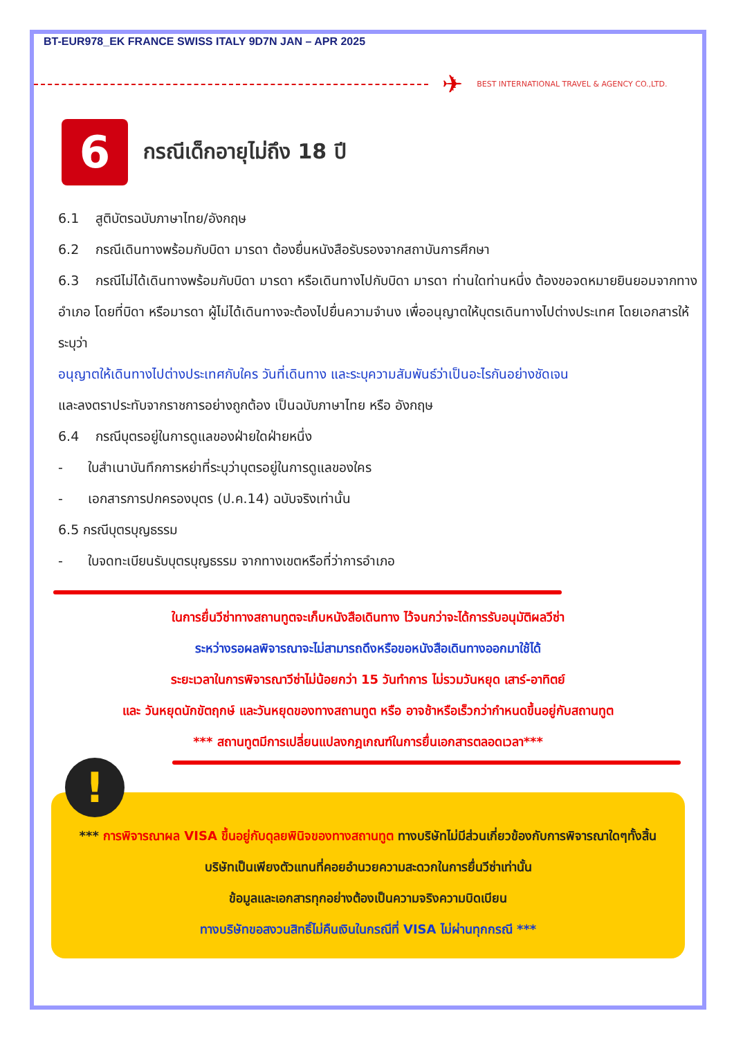BT-EUR978_EK FRANCE SWISS ITALY 9D7N JAN – APR 2025
✈ BEST INTERNATIONAL TRAVEL & AGENCY CO.,LTD.
6
กรณีเด็กอายุไม่ถึง 18 ปี
6.1 สูติบัตรฉบับภาษาไทย/อังกฤษ
6.2 กรณีเดินทางพร้อมกับบิดา มารดา ต้องยื่นหนังสือรับรองจากสถาบันการศึกษา
6.3 กรณีไม่ได้เดินทางพร้อมกับบิดา มารดา หรือเดินทางไปกับบิดา มารดา ท่านใดท่านหนึ่ง ต้องขอจดหมายยินยอมจากทางอำเภอ โดยที่บิดา หรือมารดา ผู้ไม่ได้เดินทางจะต้องไปยื่นความจำนง เพื่ออนุญาตให้บุตรเดินทางไปต่างประเทศ โดยเอกสารให้ระบุว่า
อนุญาตให้เดินทางไปต่างประเทศกับใคร วันที่เดินทาง และระบุความสัมพันธ์ว่าเป็นอะไรกันอย่างชัดเจน
และลงตราประทับจากราชการอย่างถูกต้อง เป็นฉบับภาษาไทย หรือ อังกฤษ
6.4 กรณีบุตรอยู่ในการดูแลของฝ่ายใดฝ่ายหนึ่ง
- ใบสำเนาบันทึกการหย่าที่ระบุว่าบุตรอยู่ในการดูแลของใคร
- เอกสารการปกครองบุตร (ป.ค.14) ฉบับจริงเท่านั้น
6.5 กรณีบุตรบุญธรรม
- ใบจดทะเบียนรับบุตรบุญธรรม จากทางเขตหรือที่ว่าการอำเภอ
ในการยื่นวีซ่าทางสถานทูตจะเก็บหนังสือเดินทาง ไว้จนกว่าจะได้การรับอนุมัติผลวีซ่า
ระหว่างรอผลพิจารณาจะไม่สามารถดึงหรือขอหนังสือเดินทางออกมาใช้ได้
ระยะเวลาในการพิจารณาวีซ่าไม่น้อยกว่า 15 วันทำการ ไม่รวมวันหยุด เสาร์-อาทิตย์
และ วันหยุดนักขัตฤกษ์ และวันหยุดของทางสถานทูต หรือ อาจช้าหรือเร็วกว่ากำหนดขึ้นอยู่กับสถานทูต
*** สถานทูตมีการเปลี่ยนแปลงกฎเกณฑ์ในการยื่นเอกสารตลอดเวลา***
!
*** การพิจารณาผล VISA ขึ้นอยู่กับดุลยพินิจของทางสถานทูต ทางบริษัทไม่มีส่วนเกี่ยวข้องกับการพิจารณาใดๆทั้งสิ้น บริษัทเป็นเพียงตัวแทนที่คอยอำนวยความสะดวกในการยื่นวีซ่าเท่านั้น
ข้อมูลและเอกสารทุกอย่างต้องเป็นความจริงความบิดเบียน
ทางบริษัทขอสงวนสิทธิ์ไม่คืนเงินในกรณีที่ VISA ไม่ผ่านทุกกรณี ***